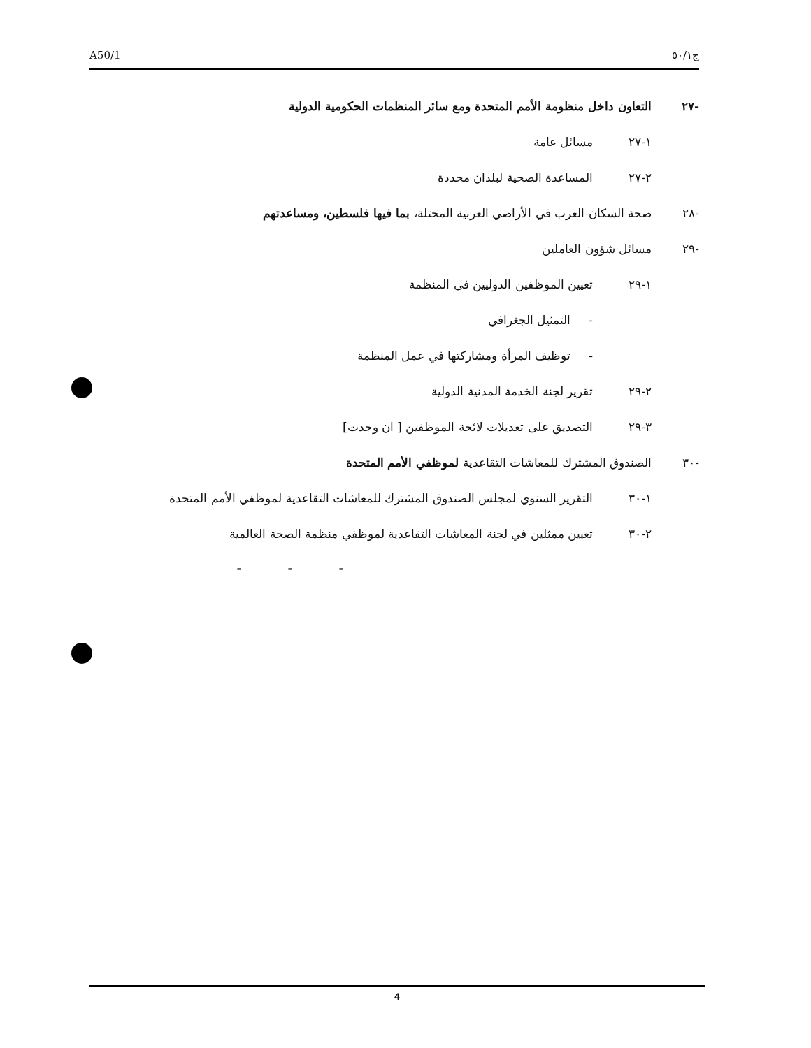A50/1 ج٥٠/١
-٢٧ التعاون داخل منظومة الأمم المتحدة ومع سائر المنظمات الحكومية الدولية
١-٢٧ مسائل عامة
٢-٢٧ المساعدة الصحية لبلدان محددة
-٢٨ صحة السكان العرب في الأراضي العربية المحتلة، بما فيها فلسطين، ومساعدتهم
-٢٩ مسائل شؤون العاملين
١-٢٩ تعيين الموظفين الدوليين في المنظمة
- التمثيل الجغرافي
- توظيف المرأة ومشاركتها في عمل المنظمة
٢-٢٩ تقرير لجنة الخدمة المدنية الدولية
٣-٢٩ التصديق على تعديلات لائحة الموظفين [ ان وجدت]
-٣٠ الصندوق المشترك للمعاشات التقاعدية لموظفي الأمم المتحدة
١-٣٠ التقرير السنوي لمجلس الصندوق المشترك للمعاشات التقاعدية لموظفي الأمم المتحدة
٢-٣٠ تعيين ممثلين في لجنة المعاشات التقاعدية لموظفي منظمة الصحة العالمية
- - -
4